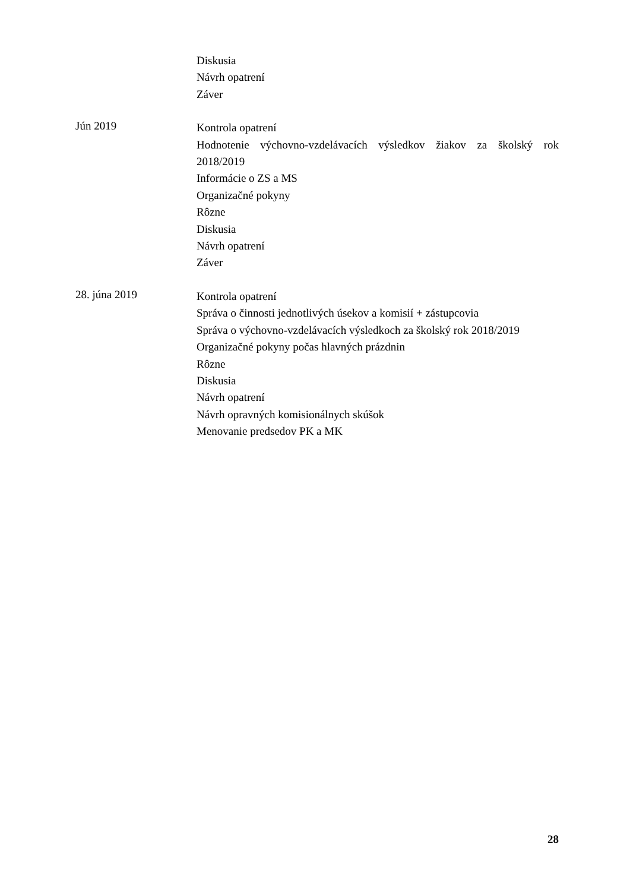Diskusia
Návrh opatrení
Záver
Jún 2019
Kontrola opatrení
Hodnotenie výchovno-vzdelávacích výsledkov žiakov za školský rok 2018/2019
Informácie o ZS a MS
Organizačné pokyny
Rôzne
Diskusia
Návrh opatrení
Záver
28. júna 2019
Kontrola opatrení
Správa o činnosti jednotlivých úsekov a komisií + zástupcovia
Správa o výchovno-vzdelávacích výsledkoch za školský rok 2018/2019
Organizačné pokyny počas hlavných prázdnin
Rôzne
Diskusia
Návrh opatrení
Návrh opravných komisionálnych skúšok
Menovanie predsedov PK a MK
28